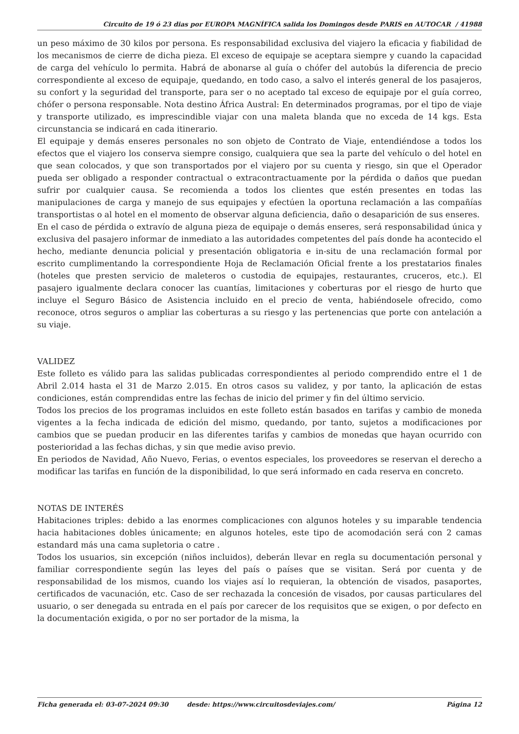Circuito de 19 ó 23 dias por EUROPA MAGNÍFICA salida los Domingos desde PARIS en AUTOCAR / 41988
un peso máximo de 30 kilos por persona. Es responsabilidad exclusiva del viajero la eficacia y fiabilidad de los mecanismos de cierre de dicha pieza. El exceso de equipaje se aceptara siempre y cuando la capacidad de carga del vehículo lo permita. Habrá de abonarse al guía o chófer del autobús la diferencia de precio correspondiente al exceso de equipaje, quedando, en todo caso, a salvo el interés general de los pasajeros, su confort y la seguridad del transporte, para ser o no aceptado tal exceso de equipaje por el guía correo, chófer o persona responsable. Nota destino África Austral: En determinados programas, por el tipo de viaje y transporte utilizado, es imprescindible viajar con una maleta blanda que no exceda de 14 kgs. Esta circunstancia se indicará en cada itinerario.
El equipaje y demás enseres personales no son objeto de Contrato de Viaje, entendiéndose a todos los efectos que el viajero los conserva siempre consigo, cualquiera que sea la parte del vehículo o del hotel en que sean colocados, y que son transportados por el viajero por su cuenta y riesgo, sin que el Operador pueda ser obligado a responder contractual o extracontractuamente por la pérdida o daños que puedan sufrir por cualquier causa. Se recomienda a todos los clientes que estén presentes en todas las manipulaciones de carga y manejo de sus equipajes y efectúen la oportuna reclamación a las compañías transportistas o al hotel en el momento de observar alguna deficiencia, daño o desaparición de sus enseres.
En el caso de pérdida o extravío de alguna pieza de equipaje o demás enseres, será responsabilidad única y exclusiva del pasajero informar de inmediato a las autoridades competentes del país donde ha acontecido el hecho, mediante denuncia policial y presentación obligatoria e in-situ de una reclamación formal por escrito cumplimentando la correspondiente Hoja de Reclamación Oficial frente a los prestatarios finales (hoteles que presten servicio de maleteros o custodia de equipajes, restaurantes, cruceros, etc.). El pasajero igualmente declara conocer las cuantías, limitaciones y coberturas por el riesgo de hurto que incluye el Seguro Básico de Asistencia incluido en el precio de venta, habiéndosele ofrecido, como reconoce, otros seguros o ampliar las coberturas a su riesgo y las pertenencias que porte con antelación a su viaje.
VALIDEZ
Este folleto es válido para las salidas publicadas correspondientes al periodo comprendido entre el 1 de Abril 2.014 hasta el 31 de Marzo 2.015. En otros casos su validez, y por tanto, la aplicación de estas condiciones, están comprendidas entre las fechas de inicio del primer y fin del último servicio.
Todos los precios de los programas incluidos en este folleto están basados en tarifas y cambio de moneda vigentes a la fecha indicada de edición del mismo, quedando, por tanto, sujetos a modificaciones por cambios que se puedan producir en las diferentes tarifas y cambios de monedas que hayan ocurrido con posterioridad a las fechas dichas, y sin que medie aviso previo.
En periodos de Navidad, Año Nuevo, Ferias, o eventos especiales, los proveedores se reservan el derecho a modificar las tarifas en función de la disponibilidad, lo que será informado en cada reserva en concreto.
NOTAS DE INTERÉS
Habitaciones triples: debido a las enormes complicaciones con algunos hoteles y su imparable tendencia hacia habitaciones dobles únicamente; en algunos hoteles, este tipo de acomodación será con 2 camas estandard más una cama supletoria o catre .
Todos los usuarios, sin excepción (niños incluidos), deberán llevar en regla su documentación personal y familiar correspondiente según las leyes del país o países que se visitan. Será por cuenta y de responsabilidad de los mismos, cuando los viajes así lo requieran, la obtención de visados, pasaportes, certificados de vacunación, etc. Caso de ser rechazada la concesión de visados, por causas particulares del usuario, o ser denegada su entrada en el país por carecer de los requisitos que se exigen, o por defecto en la documentación exigida, o por no ser portador de la misma, la
Ficha generada el: 03-07-2024 09:30 desde: https://www.circuitosdeviajes.com/ Página 12